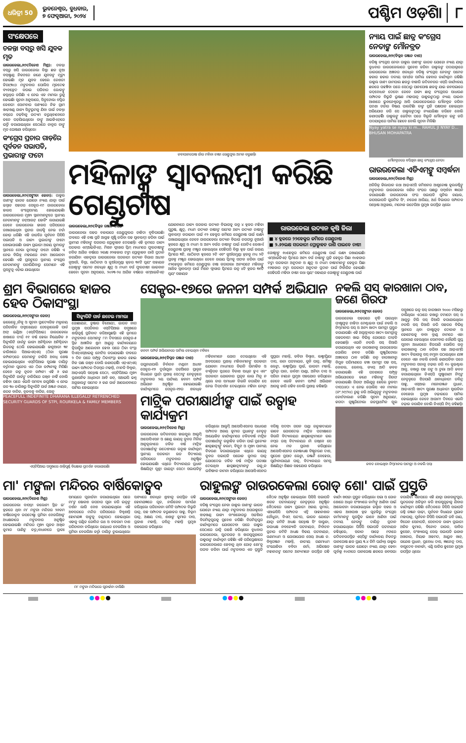ଧରିତ୍ରୀ 50
ଭୁବନେଶ୍ୱର, ବୁଧବାର,
୭ ଫେବୃଆରୀ, ୨୦୨୪
ପଶ୍ଚିମ ଓଡ଼ିଶା ୮
ସଂକ୍ଷେପରେ
ଚଳନ୍ତା ବସ୍‌ରୁ ଖସି ଯୁବକ ମୃତ
ରାଉରକେଲା,୬।୨(ଦିନେଶ ମିଶ୍ର): ଚଳନ୍ତା ବସ୍‌ରୁ ଖସି ରାଉରକେଲା ବିଶ୍ରା ଛକ ନୂଆ ବସ୍‌ଷ୍ଟାଣ୍ଡ ନିକଟରେ ଜଣେ ଯୁବକଙ୍କ ମୃତ୍ୟୁ ହୋଇଛି। ମୃତ ଯୁବକ ହେଲେ କେଶରୀ ଡିଗା(୩୦)। ମଙ୍ଗଳବାର ପୋଲିସ ମୃତଦେହ ବ୍ୟବଚ୍ଛେଦ କରାଇ ପରିବାର ଲୋକଙ୍କୁ ହସ୍ତାନ୍ତର କରିଛି। ଏ ନେଇ ଏକ ମାମଲା ରୁଜୁ ହୋଇଛି। ସୂଚନା ଅନୁସାରେ, ସିଙ୍ଗଟୋଲା ବସ୍ତିର କେଶରୀ ସୋମବାର ସନ୍ଧ୍ୟାରେ ନିଜ ଗ୍ରାମ ଖାଡ଼ଖଣ୍ଡ ରାଜ୍ୟ ସିଙ୍ଗଭୂମକୁ ଯିବା ପାଇଁ ଚଳନ୍ତା ବସ୍‌ରେ ଚଢ଼ିବାକୁ ଉଦ୍ୟମ କରୁଥିବାବେଳେ ତଳେ ପଡ଼ିଯାଇଥିଲେ। ତାଙ୍କୁ ଆଇଜିଏଚ୍‌ରେ ଭର୍ତ୍ତି କରାଯାଇଥିଲା। ସେଠାରେ ଡାକ୍ତର ତାଙ୍କୁ ମୃତ ଘୋଷଣା କରିଥିଲେ।
କଂଗ୍ରେସ ପ୍ରଚାର ଗାଡ଼ିରେ ପୂର୍ବତନ ସଭାପତି, ପ୍ରଭାରୀଙ୍କ ଫଟୋ
ରାଉରକେଲା,୬।୨(ସଙ୍ଗୀତା ଜେନା): ରାହୁଲ ଗାନ୍ଧୀଙ୍କ ଭାରତ ଯୋଡ଼ୋ ନ୍ୟାୟ ଯାତ୍ରା ପାଇଁ ଇସ୍ପାତ ସହରର ସେକ୍ଟର-୧୯ ରାଉରକେଲା ହାଉସ କଂଗ୍ରେସମୟ ହୋଇଯାଇଛି। ରାଉରକେଲାର ମୁଖ୍ୟ ସ୍ଥାନମାନଙ୍କରେ ସ୍ଥାନୀୟ ନେତାମାନଙ୍କ କଟ୍‌ଆଉଟ୍ ହୋର୍ଡିଂ ଲଗାଯାଇଛି ତେବେ ରାଉରକେଲା ହାଉସ ପରିସରରେ ରଖାଯାଇଥିବା ପ୍ରଚାର ଗାଡ଼ିକୁ ନେଇ ଚର୍ଚ୍ଚା ଜୋର୍ ଧରିଛି। ଏହି ଗାଡ଼ିରେ ପୂର୍ବତନ ପିସିସି ସଭାପତି ଓ ରାଜ୍ୟ ପ୍ରଭାରୀଙ୍କ ଫଟୋ ଶୋଭାପାଉଛି। ରାଜ୍ୟ ପ୍ରଭାରୀ ଅଜୟ କୁମାରଙ୍କ ସ୍ଥାନରେ ଚେଲା କୁମାରଙ୍କ ଫଟୋ ରହିଛି। ଏ ନେଇ ବିଭିନ୍ନ ମହଲରେ ନାନା ଆଲୋଚନା ହେଉଛି। ଏହି ପ୍ରସଙ୍ଗରେ ସ୍ଥାନୀୟ କଂଗ୍ରେସ ନେତାମାନଙ୍କୁ ପଚାରିଯିବାରୁ ସେମାନେ ଏହି ପ୍ରସଙ୍ଗକୁ ଏଡ଼ାଇ ଯାଇଥିଲେ।
ଜବାପାନପୋଷ ଗାଁର ମହିଳା ଚାଷୀ ଗେଣ୍ଡୁଫୁଲ ଅମଳ କରୁଛନ୍ତି।
ମହିଳାଙ୍କୁ ସ୍ୱାବଲମ୍ବୀ କରିଛି ଗେଣ୍ଡୁଚାଷ
ରାଉରକେଲା,୬।୨(ବିପ୍ଳବ ରଞ୍ଜନ ଦାଶ)
ରାଉରକେଲା ସହର ବଜାରରେ ଗେଣ୍ଡୁଫୁଲର ଚାହିଦା ବୃଦ୍ଧିପାଉଛି। ଫଳରେ ଏହି ଚାଷ ପ୍ରତି ଆଗ୍ରହ ସୃଷ୍ଟି କରିବା ସହ ସ୍ୱାବଲମ୍ବୀ କରିବା ପାଇଁ ଗ୍ରାମୀଣ ମହିଳାଙ୍କୁ ସରକାର ପ୍ରୋତ୍ସାହନ ଦେଉଛନ୍ତି। ଏହି କ୍ରମରେ ରାଜ୍ୟ ସରକାର ଏମ୍ଆଇଡିଏଚ୍, ମିଶନ ଫ୍ଲାୱାର ସ୍କିମ୍ ମାଧ୍ୟମରେ ଫୁଲଚାଷୀଙ୍କୁ ଚଳିତ ଆର୍ଥିକ ବର୍ଷରେ ୨ଲକ୍ଷ ୬୨ହଜାର ଟଙ୍କା ପ୍ରୋତ୍ସାହନ ରାଶି ପ୍ରଦାନ କରାଯିବ। ଏହାଦ୍ୱାରା ରାଉରକେଲା ସରକାରୀ ଉଦ୍ୟାନ ବିଭାଗ ଅଧୀନ ନୂଆଗାଁ, ବିଶ୍ରା, ଲାଠିକଟା ଓ କୁଆଁରମୁଣ୍ଡା ବ୍ଲକର ୩୧ଟି ସ୍ୱୟଂ ସହାୟକ ଗୋଷ୍ଠୀଙ୍କ ସମେତ ଶତାଧିକ କ୍ଷୁଦ୍ର ଓ ମଧ୍ୟମ ବର୍ଗ ଫୁଲଚାଷୀ ଲାଭବାନ ହେବେ। ସୂଚନା ଅନୁସାରେ, ୨୦୨୩-୨୪ ଆର୍ଥିକ ବର୍ଷରେ ଏମ୍ଆଇଡିଏଚ୍ ଯୋଜନାରେ ରାଜ୍ୟ ସରକାର ଉଦ୍ୟାନ ବିଭାଗକୁ ଉକ୍ତ ୪ ବ୍ଲକର ମହିଳା ପୁରୁଷ, କ୍ଷୁଦ୍ର, ମଧ୍ୟମ ଉଦ୍ୟାନ ଚାଷୀଙ୍କ ସମେତ ଅନ୍ୟ ଉଦ୍ୟାନ ଚାଷୀଙ୍କୁ ସ୍ୱାବଲମ୍ବୀ କରାଇବା ପାଇଁ ୧୨ ହେକ୍ଟର ଜମିରେ ଗେଣ୍ଡୁଚାଷ ପାଇଁ ଲକ୍ଷ୍ୟ ରଖାଯାଇଥିଲା। ତେବେ ରାଉରକେଲା ଉଦ୍ୟାନ ବିଭାଗ ତରଫରୁ ନୂଆଗାଁ ବ୍ଲକରେ କ୍ଷୁଦ୍ର ଓ ମଧ୍ୟମ ଓ ଅନ୍ୟ ବର୍ଗର ଚାଷୀଙ୍କ ପାଇଁ ଗୋଟିଏ ଲେଖାଏଁ ଗେଣ୍ଡୁଚାଷ ପ୍ରକଳ୍ପ ମଞ୍ଜୁର ହୋଇଥିଲା। ସେହିପରି ବିଶ୍ରା ବ୍ଲକ ପାଇଁ ଉଭୟ ସ୍କିମରେ ୩ଟି, ଲାଠିକଟା ବ୍ଲକରେ ୨ଟି ଏବଂ କୁଆଁରମୁଣ୍ଡା ବ୍ଲକକୁ ମଧ୍ୟ ୨ଟି ପ୍ରକଳ୍ପ ମଞ୍ଜୁର ହୋଇଥିଲା। ତେବେ ଉଭୟ ସ୍କିମକୁ ସଫଳ କରିବା ପାଇଁ ୧୨ହେକ୍ଟର ଜମିରେ ଗେଣ୍ଡୁଫୁଲ ଚାଷ କରାଗଲା। ଅନ୍ୟପଟେ ମହିଳାଙ୍କୁ ଆର୍ଥିକ ସ୍ୱାବଲମ୍ବୀ ପାଇଁ ମିଶନ ଫ୍ଲାୱାର ସ୍କିମରେ ଉକ୍ତ ୪ଟି ବ୍ଲକର ୩୧ଟି ସ୍ୱୟଂ ସହାୟକ
ରାଉରକେଲା ଉଦ୍ୟାନ କୃଷି ଜିଲା
■ ୪ ବ୍ଲକରେ ୨୨ହେକ୍ଟର ଜମିରେ ଗେଣ୍ଡୁଚାଷ
■ ୨.୬୨ଲକ୍ଷ ସରକାରୀ ପ୍ରୋତ୍ସାହନ ରାଶି ପାଇବେ ଚାଷୀ
ଗୋଷ୍ଠୀଙ୍କୁ ୧୦ହେକ୍ଟର ଜମିରେ ଗେଣ୍ଡୁଚାଷ ପାଇଁ ଲକ୍ଷ୍ୟ ରଖାଯାଇଛି। ଏମ୍ଆଇଡିଏଚ୍ ସ୍କିମରେ ଅନ୍ୟ ବର୍ଗ ଚାଷୀଙ୍କୁ ପ୍ରତି ହେକ୍ଟର ପିଛା ୧୦ହଜାର ଟଙ୍କା ସରକାରୀ ଅନୁଦାନ ଓ କ୍ଷୁଦ୍ର ଓ ମଧ୍ୟମ ଚାଷୀମାନଙ୍କୁ ହେକ୍ଟର ପିଛା ୧୬ହଜାର ଟଙ୍କା ସରକାରୀ ଅନୁଦାନ ପ୍ରଦାନ ପାଇଁ ନିର୍ଦ୍ଧାରିତ ହୋଇଛି। ସେହିପରି ମହିଳା ଚାଷୀ ତଥା ସ୍ୱୟଂ ସହାୟକ ଗୋଷ୍ଠୀଙ୍କୁ ଗେଣ୍ଡୁଚାଷ ପାଇଁ
ନ୍ୟାୟ ପାଇଁ ଛାତ୍ର କଂଗ୍ରେସ ନେତାଙ୍କ ମୌନବ୍ରତ
ରାଉରକେଲା,୬।୨(ବିପ୍ଳବ ରଞ୍ଜନ ଦାଶ)
ବରିଷ୍ଠ କଂଗ୍ରେସ ନେତା ରାହୁଲ ଗାନ୍ଧୀଙ୍କ ଭାରତ ଯୋଡ଼ୋ ନ୍ୟାୟ ଯାତ୍ରା ବୁଧବାର ରାଉରକେଲାରେ ପ୍ରବେଶ କରିବ। ରାହୁଲଙ୍କ ପଦଯାତ୍ରାରେ ରାଉରକେଲା ଅଞ୍ଚଳର ଶତାଧିକ ବରିଷ୍ଠ କଂଗ୍ରେସ ନେତାଙ୍କ ସମେତ ହଜାର ହଜାର ଦଳୀୟ ସମର୍ଥକ ସାମିଲ ହେବାର କାର୍ଯ୍ୟକ୍ରମ ରହିଛି। ରାହୁଲ ଗାନ୍ଧୀ ରାମପାଲ ଛକରୁ ବାହାରି ଉଦିତନଗର ଏସ୍‌ପି କାର୍ଯ୍ୟାଳୟ ଛକରେ ପହଞ୍ଚିବା ପରେ ସେଠାରୁ ପାନପୋଷ ଛକକୁ ଯାଇ ଜନସଭାରେ ଉଦ୍‌ବୋଧନ ଦେବେ। ତେବେ ରାଜ୍ୟ ଛାତ୍ର କଂଗ୍ରେସର ସାଧାରଣ ସମ୍ପାଦକ ବିଭୂତି ଭୂଷଣ ମହାପାତ୍ର ରାହୁଲଙ୍କଠାରୁ ନ୍ୟାୟ ପାଇବା ଆଶାରେ ଭୁବନେଶ୍ୱରରୁ ଆସି ରାଉରକେଲାରେ ମୌନବ୍ରତ କରିବା ଘଟଣା ଚର୍ଚ୍ଚାର ବିଷୟ ପାଲଟିଛି। ତାଙ୍କ ପ୍ରତି ପକ୍ଷପାତ ହୋଇଥିବା ଅଭିଯୋଗ କରି ସେ ରାହୁଲଙ୍କଠାରୁ ନ୍ୟାୟଭିକ୍ଷା କରିବେ ବୋଲି ଜଣାପଡ଼ିଛି। ରାହୁଲଙ୍କୁ ଭେଟିବା ପରେ ବିଭୂତି ମୌନବ୍ରତ ଭଙ୍ଗ କରି ପଦଯାତ୍ରାରେ ସାମିଲ ହେବେ ବୋଲି ସୂଚନା ମିଳିଛି।
Nyay yatra se nyay ki m... RAHUL JI NYAY D... BHUSAN MOHAPATRA
ମୌନବ୍ରତରେ ବସିଥିବା ଛାତ୍ର କଂଗ୍ରେସ ନେତା।
ରାଉରକେଲା ଏଡିଏମ୍‌ଙ୍କୁ ସମ୍ବର୍ଦ୍ଧନା
ରାଉରକେଲା,୬।୨(ଦିନେଶ ମିଶ୍ର)
ଅତିରିକ୍ତ ଜିଲାପାଳ ତଥା ଆର୍‌ଏମ୍‌ସି କମିଶନର ଆଶୁତୋଷ କୁଲକର୍ଣ୍ଣିଙ୍କୁ ମଙ୍ଗଳବାର ରାଉରକେଲା ବଣିକ ସଂଘର ପକ୍ଷରୁ ସମ୍ବର୍ଦ୍ଧନା ଜ୍ଞାପନ କରାଯାଇଛି। ରାଉରକେଲା ସଂଘ ସଭାପତି ସୁନିଲ କୟାଲ, ଉପସଭାପତି ଗୁରମିତ ସିଂ, ନରେଶ ଆରିୟା, ଅର୍ଥ ବିଭାଗର ସମ୍ପାଦକ ସନ୍ତୋଷ ଅଗ୍ରୱାଲ, ମନୋଜ ଉଟେରିଆ ପ୍ରମୁଖ ଉପସ୍ଥିତ ଥିଲେ।
ଶ୍ରମ ବିଭାଗରେ ହାଜର ହେବ ଠିକାସଂସ୍ଥା
ରାଉରକେଲା,୬।୨(ସଙ୍ଗୀତା ଜେନା)
ଇଲେକ୍ଟ୍ରୋନିକ୍ସ ଓ ସୂଚନା ପ୍ରାଦ୍ୟୋଗିକ ମନ୍ତ୍ରାଳୟ ପରିଚାଳିତ ସଫ୍ଟୱେୟାର ଟେକ୍ନୋଲୋଜି ପାର୍କ ଅଫ୍ ଇଣ୍ଡିଆ (ଏସ୍‌ଟିପିଆଇ) ରାଉରକେଲା ଶାଖାରେ ଦୀର୍ଘ ୧୧ ବର୍ଷ ହେଲା ନିୟୋଜିତ ୬ ସିକ୍ୟୁରିଟି ଗାର୍ଡଙ୍କ ଭାଗ୍ୟ ଅନିଶ୍ଚିତତା ଅନିଶ୍ଚିତତା ଭିତରକୁ ଠେଲି ହୋଇଯାଇଛି। ଜାନୁଆରୀ ୩୧ ତାରିଖରେ ସିଆଇଏସ୍‌ଏସ୍ (ଠିକା ସୁରକ୍ଷା କମ୍ପାନୀ)ରେ ସେମାନଙ୍କ ଚାକିରି ଅବଧି ଶେଷ ହୋଇଯାଇଥିଲା। ଏସ୍‌ଟିପିଆଇ ସୁରକ୍ଷା ଦାୟିତ୍ୱ ବର୍ତ୍ତମାନ ପୁନେର ଏକ ଠିକା କମ୍ପାନୀକୁ ମିଳିଛି। ତେବେ ଉକ୍ତ ନୂତନ କମ୍ପାନୀ ଏହି ୬ ଜଣ ସିକ୍ୟୁରିଟି ଗାର୍ଡଙ୍କୁ ଚାକିରିରେ ରଖିବ ନାହିଁ ବୋଲି କହିବା ପରେ ଏଭଳି ସମସ୍ୟା ଉପୁଜିଛି। ଏ ନେଇ ଗତ ୩୦ ତାରିଖରୁ ସିକ୍ୟୁରିଟି ଗାର୍ଡ ଅଞ୍ଜନ ନାୟକ, ଶରତ ବାରିକ, ବ୍ରଜବନ୍ଧୁ ବାରିକ, ସୋନୁ
ସିକ୍ୟୁରିଟି ଗାର୍ଡ ଛଟେଇ ମାମଲା
ଗୋଛାୟତ, ତୁଷାର ବିଶୋୟୀ, ଭାରତ ନାଗ ପ୍ରମୁଖ ସପରିବାର ଏସ୍‌ଟିପିଆଇ ସମ୍ମୁଖରେ ଶାନ୍ତିପୂର୍ଣ୍ଣ ପ୍ରତିବାଦ କରିଆସୁଛନ୍ତି। ଏହି କ୍ରମରେ ମଙ୍ଗଳବାର ସେମାନଙ୍କ ୮ମ ଦିବସରେ ସେକ୍ଟର-୫ ସ୍ଥିତ ଆଞ୍ଚଳିକ ଶ୍ରମ ଆୟୁକ୍ତ କାର୍ଯ୍ୟାଳୟରେ ତ୍ରିପାକ୍ଷିକ ଆଲୋଚନା ହେବା ପରେ ଠିକା ସଂସ୍ଥା ସିଏସ୍‌ଏସ୍‌ଆଇକୁ ନୋଟିସ କରାଯାଇଛି। ଫଳରେ ୨ ଦିନ ପରେ ସମ୍ପୃକ୍ତ ଠିକାସଂସ୍ଥା ହାଜର ହୋଇ ନିଜ ପକ୍ଷ ରଖିବ ବୋଲି ଜଣାପଡ଼ିଛି। ଏଚ୍‌ଏମ୍‌ଏସ୍ ରାଜ୍ୟ ସମ୍ପାଦକ ଦିଗମ୍ବର ମହାନ୍ତି, ମୀନତି ବିଶ୍ୱାଳ, ଆର୍‌ଏଲ୍‌ସି ସନ୍ତୋଷ ସେଠୀ, ଏସ୍‌ଟିପିଆଇ ମୁଖ୍ୟ ପ୍ରଶାସନିକ ଅଧିକାରୀ ଆବି ଜନ୍, ଓଆଇସି ଇଶ୍ୱ ଅଗ୍ରୱାଲଙ୍କ ସମେତ ୬ ଜଣ ଗାର୍ଡ ଆଲୋଚନାରେ ସାମିଲ ହୋଇଥିଲେ।
PEACEFULL INDEFINITE DHARANA ILLEGALLY RETRENCHED SECURITY GUARDS OF STPI, ROURKELA & FAMILY MEMBERS
ଏସ୍‌ଟିପିଆଇ ସମ୍ମୁଖରେ ଶାନ୍ତିପୂର୍ଣ୍ଣ ବିକ୍ଷୋଭ ପ୍ରଦର୍ଶନ କରାଯାଉଛି।
ସେକ୍ଟର-୧୭ରେ ଜନନୀ ସମ୍ପର୍କ ଅଭିଯାନ
ଜନନୀ ସମ୍ପର୍କ ଅଭିଯାନରେ ସାମିଲ ହୋଇଥିବା ମହିଳା।
ରାଉରକେଲା,୬।୨(ବିପ୍ଳବ ରଞ୍ଜନ ଦାଶ)
ରଘୁନାଥପାଲି ନିର୍ବାଚନ ମଣ୍ଡଳୀ ଅଧୀନ ସେକ୍ଟର-୧୭ ଦୁର୍ଗାପୂଜା ପଡ଼ିଆରେ ପ୍ରାକ୍ତନ ବିଧାୟକ ପ୍ରାର୍ଥୀ ପ୍ରଶାନ୍ତ ସେଠୀଙ୍କ ନେତୃତ୍ୱରେ ମଙ୍ଗଳବାର ୨ୟ ପର୍ଯ୍ୟାୟ ଜନନୀ ସମ୍ପର୍କ ଅଭିଯାନ ଅନୁଷ୍ଠିତ ହୋଇଯାଇଛି। କାର୍ଯ୍ୟକ୍ରମରେ ସେକ୍ଟର-୧୭ର ଶତାଧିକ ମହିଳାମାନେ ଯୋଗ ଦେଇଥିଲେ। ଏହି ଅବସରରେ ପ୍ରଶାନ୍ତ ମହିଳାମାନଙ୍କୁ ସରକାରୀ ଯୋଜନା ମାଧ୍ୟମରେ କିଭଳି ସାମାଜିକ ଓ ବ୍ୟକ୍ତିଗତ ସ୍ତରରେ ବିକାଶ ସାଧିତ ହୁଏ ଏବଂ ସରକାରୀ ଯୋଜନାର ପ୍ରକୃତ ଲାଭ ମିଳୁ ନ ଥିଲେ ତାର ସମାଧାନ କିଭଳି କରାଯିବ ସେ ନେଇ ଦିଗ୍‌ଦର୍ଶନ ଦେଇଥିଲେ। ମହିଳା ନେତ୍ରୀ ସୁପ୍ରଭା ମହାନ୍ତି, କବିତା ବିଶ୍ୱାଳ, ଲକ୍ଷ୍ମୀପ୍ରିୟା ଦାସ, ଲତା ପଟ୍ଟନାୟକ, କୁନି ପାତ୍ର, ଶର୍ମିଷ୍ଠା ଲେଙ୍କା, ଲକ୍ଷ୍ମୀପ୍ରିୟା ସ୍ୱାଇଁ, ଭାରତୀ ମହାନ୍ତି, ସୁଚିତ୍ରା ପାଳ, ଉର୍ବଶୀ ପାଣ୍ଡା, ଅନିତା ଦାସ ଓ ସରିତା ନାୟକ ପ୍ରମୁଖ ସହଯୋଗ କରିଥିଲେ। ତେବେ ଏଭଳି ଜନନୀ ସମ୍ପର୍କ ଅଭିଯାନ ଆଗକୁ ଜାରି ରହିବ ବୋଲି ପ୍ରଶାନ୍ତ କହିଛନ୍ତି।
ମାଟ୍ରିକ ପରୀକ୍ଷାର୍ଥୀଙ୍କ ପାଇଁ ଉତ୍ସାହ କାର୍ଯ୍ୟକ୍ରମ
ରାଉରକେଲା,୬।୨(ଦିନେଶ ମିଶ୍ର)
ରାଉରକେଲା ଉଦିତନଗର ହାଇସ୍କୁଲ ଆଲୁମ୍ନି ଆସୋସିଏସନ ଓ ଛେଣ୍ଡ ଲାୟନ୍ସ କ୍ଲବର ମିଳିତ ଆନୁକୂଲ୍ୟରେ ଚଳିତ ବର୍ଷ ମାଟ୍ରିକ ପରୀକ୍ଷାର୍ଥୀଙ୍କ ଉଦ୍ଦେଶ୍ୟରେ ଉତ୍ସାହ କାର୍ଯ୍ୟକ୍ରମ ସ୍ଥାନୀୟ ସରକାରୀ ଉଚ୍ଚ ବିଦ୍ୟାଳୟ ପରିସରରେ ମଙ୍ଗଳବାର ଅନୁଷ୍ଠିତ ହୋଇଯାଇଛି। ଏଥିରେ ବିଦ୍ୟାଳୟର ପ୍ରଧାନ ଶିକ୍ଷୟିତ୍ରୀ ସୁଶ୍ରୀ ଗାୟତ୍ରୀ ସେଠୀ ସଭାପତିତ୍ୱ କରିଥିଲେ। ଆଲୁମ୍ନି ଆସୋସିଏସନର ସାଧାରଣ ସମ୍ପାଦକ ଅଜୟ କୁମାର ପ୍ରଧାନଙ୍କ ନେତୃତ୍ୱ ଆୟୋଜିତ କାର୍ଯ୍ୟକ୍ରମରେ ଚଳିତବର୍ଷ ମାଟ୍ରିକ ପରୀକ୍ଷାର୍ଥୀଙ୍କୁ ଉତ୍ସାହିତ କରିବା ପାଇଁ ପ୍ରତ୍ୟେକ ଛାତ୍ରଛାତ୍ରୀଙ୍କୁ କଲମ, ବିସ୍କୁଟ ଓ ମୁଖ୍ୟ ପାନୀୟ ବିତରଣ କରାଯାଇଥିଲା। ଏଥିରେ ଲାୟନ୍ସ କ୍ଲବର ସଭାପତି ସରୋଜ କୁମାର ପାତ୍ର ଯୋଗଦେଇ ଚଳିତ ବର୍ଷ ମାଟ୍ରିକ ପରୀକ୍ଷା ଦେଉଥିବା ଛାତ୍ରଛାତ୍ରୀମାନଙ୍କ ଉଜ୍ଜ୍ୱଳ ଭବିଷ୍ୟତ କାମନା କରିଥିଲେ। ଆସୋସିଏସନର ବରିଷ୍ଠ ସଦସ୍ୟ ଗଗନ ପଣ୍ଡା ଉତ୍ସାହଦାୟକ ଭାବେ ଯୋଗଦେଇ ମାଟ୍ରିକ ପରୀକ୍ଷାରେ କିଭଳି ବିଦ୍ୟାଳୟର ଛାତ୍ରଛାତ୍ରୀମାନେ ଭଲ ନମ୍ବର ରଖି ବିଦ୍ୟାଳୟର ନାଁ ରଖିବେ ସେ ନେଇ ମତ ପ୍ରକାଶ କରିଥିଲେ। ଆସୋସିଏସନର କୋଷାଧ୍ୟକ୍ଷ ବିଷ୍ଣୁଚରଣ ଦାଶ, ସୁରେଶ ପ୍ରସାଦ ଲେଙ୍କା, ରଞ୍ଜନ ବେହେରା, ସୂର୍ଯ୍ୟନାରାୟଣ ପାତ୍ର, ବିଦ୍ୟାଳୟର ସମସ୍ତ ଶିକ୍ଷୟିତ୍ରୀ ଶିକ୍ଷକ ସହଯୋଗ କରିଥିଲେ।
ନକଲି ସସ୍ କାରଖାନା ଠାବ, ଜଣେ ଗିରଫ
ରାଉରକେଲା,୬।୨(ସଙ୍ଗୀତା ଜେନା)
ରାଉରକେଲା ସହରରେ ବୃଦ୍ଧି ପାଉଥିବା ଫାଷ୍ଟଫୁଡ୍ ଚାହିଦା ମେଣ୍ଟାଇବା ପାଇଁ ନକଲି ଓ ନିମ୍ନମାନର ସସ୍ ଓ ଅନ୍ୟ ଖାଦ୍ୟ ସାମଗ୍ରୀ ପ୍ରସ୍ତୁତ କରାଯାଉଛି। ଏହି ଅସ୍ୱାସ୍ଥ୍ୟକର ଖାଦ୍ୟ ସାମଗ୍ରୀକୁ ସହରବାସୀ ଖାଇ ବିଭିନ୍ନ ରୋଗରେ ପୀଡ଼ିତ ହେଉଛନ୍ତି। ଏଭଳି ନକଲି ସସ୍ ତିଆରି କରାଯାଉଥିବା ଏକ କାରଖାନାକୁ ରାଉରକେଲା ପୋଲିସ ଜବତ କରିଛି। ଗୁଞ୍ଜୁରିଟୋଲା ଅଞ୍ଚଳରେ ଠାବ କରିଛି। ଉକ୍ତ କାରଖାନାରୁ ବିପୁଳ ପରିମାଣରେ କଞ୍ଚା ସାମଗ୍ରୀ ସହ ସସ୍, ବୋତଲ, ଲେବଲ୍, କ୍ୟାପ୍ ଆଦି ଜବତ କରାଯାଇଛି। ଏହି ଘଟଣାରେ ସମ୍ପୃକ୍ତ ଅଭିଯୋଗରେ ଜଣେ ମହିଳାଙ୍କୁ ଗିରଫ କରାଯାଇଛି। ଗିରଫ ଅଭିଯୁକ୍ତ ହେଲେ ତୁଳସୀ ଦାସ(୪୫)। ଏ ନେଇ ପୋଲିସ ଏକ ମାମଲା (ନଂ.୨୯/୨୪) ରୁଜୁ କରି ଅଭିଯୁକ୍ତଙ୍କୁ ମଙ୍ଗଳବାର କୋର୍ଟଚାଲାଣ କରିଛି। ସୂଚନା ଅନୁଯାୟୀ, ଜଗଦା ଗୁଞ୍ଜୁରିଟୋଲା ଉଚ୍ଚପ୍ରାଥମିକ ସ୍କୁଲ ସମ୍ମୁଖରେ ଉକ୍ତ ସସ୍ କାରଖାନା ୨୦୦୦ ମସିହାରୁ ଚାଲିଥିଲା। ଏଠାରେ କଖାରୁ ଟମାଟୋ ସସ୍ ଓ ଆଳୁରୁ ଚିଲି ସସ୍ ତିଆରି କରାଯାଉଥିଲା। ନକଲି ସସ୍ ତିଆରି କରି ସହରର ବିଭିନ୍ନ ସ୍ଥାନରେ ଥିବା ଫାଷ୍ଟଫୁଡ୍ ଦୋକାନ ଓ ହୋଟେଲକୁ ବାବା ବ୍ରାଣ୍ଡ ନାମରେ ଏହା ଯୋଗାଣ ହେଉଥିଲା। ସୋମବାର କୌଣସି ଗୁପ୍ତ ସୂଚନା ଆଧାରରେ ଝିରପାଣି ପୋଲିସ ଉକ୍ତ କାରଖାନାକୁ ଠାବ କରିବା ସହ ଆର୍‌ଏମ୍‌ସି ଖାଦ୍ୟ ବିଭାଗକୁ ସସ୍ ନମୁନା ପଠାଇଥିଲା। ଯାଞ୍ଚ ବେଳେ ଏହା ନକଲି ବୋଲି ଜଣାପଡିବା ପରେ ମଙ୍ଗଳବାର ସକାଳୁ ଚଢ଼ାଉ କରି ୧୦ କୁଇଣ୍ଟାଲ ଆଳୁ, କଖାରୁ ସହ ରଙ୍ଗ ଓ ଚୁଲା ଆଦି ଜବତ କରାଯାଇଥିଲା। ଡିଏସ୍‌ପି ପୁଷ୍ପାରାଣୀ ନିମ୍ନଙ୍କ ନେତୃତ୍ୱରେ ଝିରପାଣି ଥାନାଧିକାରୀ ରବିନ୍ଦ୍ର ସାହୁ, ଏସ୍‌ଆଇ ମନୋରଞ୍ଜନ ପ୍ରଧାନ, ଆର୍‌ଏମ୍‌ସି ଖାଦ୍ୟ ସୁରକ୍ଷା ଅଧିକାରୀ ସ୍ୱାଗତିକା ବେହେରା ପ୍ରମୁଖ ଚଢ଼ାଉରେ ସାମିଲ ହୋଇଥିଲେ। ତେବେ ଆଗାମୀ ଦିନରେ ଏଭଳି ଚଢ଼ାଉ କରାଯିବ ବୋଲି ଡିଏସ୍‌ପି ନିମ୍ନ କହିଛନ୍ତି।
ଜବତ ହୋଇଥିବା ନିମ୍ନମାନର ସାମଗ୍ରୀ ଓ ନକଲି ସସ୍।
ମା' ମଙ୍ଗଳା ମନ୍ଦିରର ବାର୍ଷିକୋତ୍ସବ
ରାଉରକେଲା,୬।୨(ଦିନେଶ ମିଶ୍ର)
ରାଉରକେଲା ବାସନ୍ତୀ କଲୋନୀ ସ୍ଥିତ ଇ' ବ୍ଲକରେ ଥିବା ମା' ମଙ୍ଗଳା ମନ୍ଦିରର ୨୬ତମ ବାର୍ଷିକୋତ୍ସବ ଉପଦେଷ୍ଟା ପ୍ରମିଳା ବେଉରିଆଙ୍କ ଅଧ୍ୟକ୍ଷତାରେ ମଙ୍ଗଳବାର ଅନୁଷ୍ଠିତ ହୋଇଯାଇଛି। ମନ୍ଦିରର ମୁଖ୍ୟ ପୂଜକ ଅଖିଳ କୁମାର ପାଣିଙ୍କ ତତ୍ତ୍ୱାବଧାନରେ ପ୍ରାତଃ ସମୟରେ ପୂଜାର୍ଚ୍ଚନା କରାଯାଇଥିଲା। ପରେ ମା'ଙ୍କ ଷୋଡଶ ଉପଚାର ପୂଜା କରି ଭକ୍ତଙ୍କ ଦର୍ଶନ ଲାଗି ବେଶ କରାଯାଇଥିଲା। ଏହି ଅବସରରେ ମନ୍ଦିର ପରିସରରେ ବିଶ୍ୱଶାନ୍ତି ହୋମଯଜ୍ଞ ସାଙ୍ଗକୁ ଚଣ୍ଡୀପାଠ ହୋଇଥିଲା। ଏହାକୁ ପଣ୍ଡିତ ଗୋବିନ୍ଦ ରଥ ଓ ବଳରାମ ଦାଶ ପରିଚାଳନା କରିଥିଲେ। ଗୟାଧର ବେଉରିଆ ଓ ପ୍ରମିଳା ବେଉରିଆ କର୍ତ୍ତା ଦାୟିତ୍ୱ ତୁଲାଇଥିଲେ। ସନ୍ଧ୍ୟାରେ ଶତାଧିକ ଶ୍ରଦ୍ଧାଳୁ ଉପସ୍ଥିତ ରହି ହୋମଯଜ୍ଞରେ ଘୃତ, ନାରିକେଳ ସମର୍ପଣ କରିଥିଲେ। ପରିଚାଳନା କମିଟି ସମ୍ପାଦକ ବିଭୂତି ପାତ୍ର, ସହ ସମ୍ପାଦକ କରୁଣାକର ସାହୁ, ବିକ୍ରମ ପାତ୍ର, ଅକ୍ଷୟ ଦାସ, ଶଶାଙ୍କ କୁମାର ଦାସ, ପ୍ରକାଶ ମହାନ୍ତି, ରବିନ୍ଦ୍ର ମହାନ୍ତି ପ୍ରମୁଖ ସହଯୋଗ କରିଥିଲେ।
ମା' ମଙ୍ଗଳା ମନ୍ଦିରରେ ପୂଜାର୍ଚ୍ଚନା ଚାଲିଛି।
ରାହୁଲଙ୍କ ରାଉରକେଲା ରୋଡ୍ ଶୋ' ପାଇଁ ପ୍ରସ୍ତୁତି
ରାଉରକେଲା,୬।୨(ସଙ୍ଗୀତା ଜେନା)
ବରିଷ୍ଠ କଂଗ୍ରେସ ନେତା ରାହୁଲ ଗାନ୍ଧୀଙ୍କ ଭାରତ ଯୋଡ଼ୋ ନ୍ୟାୟ ଯାତ୍ରା ମଙ୍ଗଳବାର ଅପରାହ୍ନରେ ଝାଡ଼ଖଣ୍ଡ ରାଜ୍ୟ ବାଂଶଜୋରରୁ ଓଡ଼ିଶାର ବିରମିତ୍ରପୁରକୁ ପ୍ରବେଶ କରିଛି। ବିରମିତ୍ରପୁର କାର୍ଯ୍ୟକ୍ରମରେ ଯୋଗଦେବା ପରେ ରାହୁଲ ସେଠାରେ ରାତ୍ରି ରହଣି କରିଥିଲେ। ବୁଧବାର ରାଉରକେଲା, ସୁନ୍ଦରଗଡ଼ ଓ ଝାରସୁଗୁଡ଼ାରେ ରାହୁଲଙ୍କ କାର୍ଯ୍ୟକ୍ରମ ରହିଛି। ଏହି ପରିପ୍ରେକ୍ଷୀରେ ରାଉରକେଲାରେ ହେବାକୁ ଥିବା ରୋଡ୍ ଶୋ'କୁ ସଫଳ କରିବା ପାଇଁ ମଙ୍ଗଳବାର ଏକ ପ୍ରସ୍ତୁତି ବୈଠକ ଅନୁଷ୍ଠିତ ହୋଇଥିଲା। ପିସିସି ସଭାପତି ଶରତ ପଟ୍ଟନାୟକଙ୍କ ନେତୃତ୍ୱରେ ଅନୁଷ୍ଠିତ ବୈଠକରେ ରାଜ୍ୟ ପ୍ରଭାରୀ ଅଜୟ କୁମାର, ଏଆଇସିସି ସମ୍ପାଦକ ଏଚ୍ଡି ସାହାନଶାକ ଚୌଧୁରୀ, ବିଏମ୍ ସନ୍ଦୀପ, ଭାରତ ଯୋଡ଼ୋ ଯାତ୍ରା କମିଟି ଅଧ୍ୟକ୍ଷ ସନ୍ତୋଷ ସିଂ ସାଲୁଜା, ଉପାଧ୍ୟକ୍ଷ ନବଜ୍ୟୋତି ପଟ୍ଟନାୟକ, ନିର୍ବାଚନ ପ୍ରଚାର କମିଟି ଅଧ୍ୟକ୍ଷ ବିଜୟ ପଟ୍ଟନାୟକ, ଗଣମାଧ୍ୟମ ଓ ଯୋଗାଯୋଗ ସେଲ୍ ଅଧ୍ୟକ୍ଷ ଡ. ବିଶ୍ୱରଞ୍ଜନ ମହାନ୍ତି, ଜାତୀୟ ଗଣମାଧ୍ୟମ ସଂଯୋଜିକା ବବିତା ଶର୍ମା, ଅଭିଷେକ ମହାନନ୍ଦଙ୍କ ସମେତ ଅନ୍ୟମାନେ ଉପସ୍ଥିତ ରହି କାର୍ଯ୍ୟ ଖସଡ଼ା ପ୍ରସ୍ତୁତ କରିଥିଲେ। ସଭା ଓ ରୋଡ ଶୋରେ ଅଧିକ ସଂଖ୍ୟାରେ କର୍ମୀଙ୍କୁ ଆଣିବା ପାଇଁ ଆଲୋଚନା କରାଯାଇଥିଲା। ଇସ୍ପାତ ସହର ଓ ଏହାର ଆଖପାଖ ବ୍ଲକ ଗୁଡ଼ିକରୁ କଂଗ୍ରେସ କର୍ମୀମାନଙ୍କୁ ସୁରକ୍ଷିତ ଭାବେ ଆଣିବା ପାଇଁ ଦଳୀୟ ନେତାଙ୍କୁ ଦାୟିତ୍ୱ ପ୍ରଦାନ କରାଯାଇଥିଲା। ପିସିସି ସଭାପତି ପଟ୍ଟନାୟକ କହିଥିଲେ, ସକାଳ ସାଢ଼େ ୯ଟାରେ ଉଦିତନଗରସ୍ଥିତ ଏସ୍‌ପିଙ୍କ କାର୍ଯ୍ୟାଳୟ ନିକଟରୁ ପାନପୋଷ ଛକ ପ୍ରାୟ ୩.୪ କିମି ପର୍ଯ୍ୟନ୍ତ ରାହୁଲ ଗାନ୍ଧୀଙ୍କ ଭାରତ ଯୋଡ଼ୋ ନ୍ୟାୟ ଯାତ୍ରା ହେବ। ପୂର୍ବାହ୍ନ ୧୦ଟାରେ ପାନପୋଷ ଛକରେ ଜନସଭା କରାଯିବ। ଏହାପରେ ଏହି ଯାତ୍ରା ରାଜଗାଙ୍ଗପୁର, ସୁନ୍ଦରଗଡ଼ ଅତିକ୍ରମ କରି ଝାରସୁଗୁଡ଼ାକୁ ଯିବାର କାର୍ଯ୍ୟକ୍ରମ ରହିଛି। ବୈଠକରେ ଡିସିସି ସଭାପତି ରଶ୍ମି ରଞ୍ଜନ ପାଢ଼ୀ, ପୂର୍ବତନ ବିଧାୟକ ପ୍ରଭାତ ମହାପାତ୍ର, ପୂର୍ବତନ ଡିସିସି ସଭାପତି ରବି ରାୟ, ବିରେନ ସେନାପତି, ସେବାଦଳ ରାଜ୍ୟ ପ୍ରଭାରୀ ଅଜିତ କୁମାର, ବିନୋଦ ରାଉତ, ସାବିର ହୁସେନ, ସଂଖ୍ୟାଲଘୁ ସେଲ୍ ସଭାପତି ଇଜାଜ ଅଖତାର, ନିୟାଜ ଅହମଦ, ଆୟୁବ ଖାନ୍, ଗଣେଶ ପ୍ରଧାନ, ପ୍ରବୋଧ ଦାସ, ଜ୍ଞାନେନ୍ଦ୍ର ଦାସ, ବାସୁଦେବ ବାନାର୍ଜୀ, ଏଣ୍ଡି ସାକିର ହୁସେନ ପ୍ରମୁଖ ଉପସ୍ଥିତ ଥିଲେ।